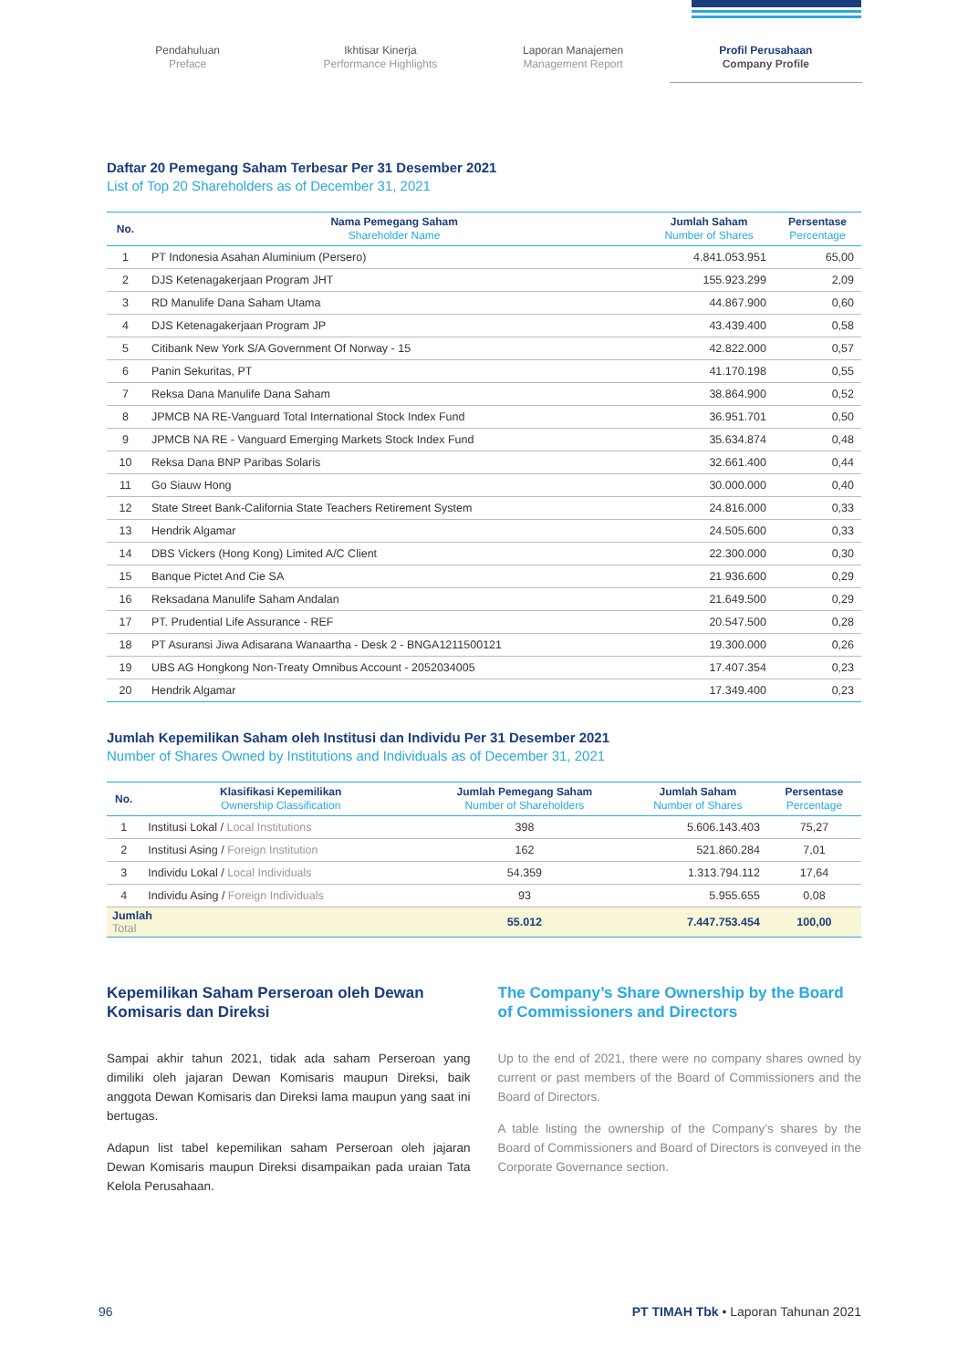Pendahuluan
Preface
Ikhtisar Kinerja
Performance Highlights
Laporan Manajemen
Management Report
Profil Perusahaan
Company Profile
Daftar 20 Pemegang Saham Terbesar Per 31 Desember 2021
List of Top 20 Shareholders as of December 31, 2021
| No. | Nama Pemegang Saham Shareholder Name | Jumlah Saham Number of Shares | Persentase Percentage |
| --- | --- | --- | --- |
| 1 | PT Indonesia Asahan Aluminium (Persero) | 4.841.053.951 | 65,00 |
| 2 | DJS Ketenagakerjaan Program JHT | 155.923.299 | 2,09 |
| 3 | RD Manulife Dana Saham Utama | 44.867.900 | 0,60 |
| 4 | DJS Ketenagakerjaan Program JP | 43.439.400 | 0,58 |
| 5 | Citibank New York S/A Government Of Norway - 15 | 42.822.000 | 0,57 |
| 6 | Panin Sekuritas, PT | 41.170.198 | 0,55 |
| 7 | Reksa Dana Manulife Dana Saham | 38.864.900 | 0,52 |
| 8 | JPMCB NA RE-Vanguard Total International Stock Index Fund | 36.951.701 | 0,50 |
| 9 | JPMCB NA RE - Vanguard Emerging Markets Stock Index Fund | 35.634.874 | 0,48 |
| 10 | Reksa Dana BNP Paribas Solaris | 32.661.400 | 0,44 |
| 11 | Go Siauw Hong | 30.000.000 | 0,40 |
| 12 | State Street Bank-California State Teachers Retirement System | 24.816.000 | 0,33 |
| 13 | Hendrik Algamar | 24.505.600 | 0,33 |
| 14 | DBS Vickers (Hong Kong) Limited A/C Client | 22.300.000 | 0,30 |
| 15 | Banque Pictet And Cie SA | 21.936.600 | 0,29 |
| 16 | Reksadana Manulife Saham Andalan | 21.649.500 | 0,29 |
| 17 | PT. Prudential Life Assurance - REF | 20.547.500 | 0,28 |
| 18 | PT Asuransi Jiwa Adisarana Wanaartha - Desk 2 - BNGA1211500121 | 19.300.000 | 0,26 |
| 19 | UBS AG Hongkong Non-Treaty Omnibus Account - 2052034005 | 17.407.354 | 0,23 |
| 20 | Hendrik Algamar | 17.349.400 | 0,23 |
Jumlah Kepemilikan Saham oleh Institusi dan Individu Per 31 Desember 2021
Number of Shares Owned by Institutions and Individuals as of December 31, 2021
| No. | Klasifikasi Kepemilikan Ownership Classification | Jumlah Pemegang Saham Number of Shareholders | Jumlah Saham Number of Shares | Persentase Percentage |
| --- | --- | --- | --- | --- |
| 1 | Institusi Lokal / Local Institutions | 398 | 5.606.143.403 | 75,27 |
| 2 | Institusi Asing / Foreign Institution | 162 | 521.860.284 | 7,01 |
| 3 | Individu Lokal / Local Individuals | 54.359 | 1.313.794.112 | 17,64 |
| 4 | Individu Asing / Foreign Individuals | 93 | 5.955.655 | 0,08 |
| Jumlah Total | | 55.012 | 7.447.753.454 | 100,00 |
Kepemilikan Saham Perseroan oleh Dewan Komisaris dan Direksi
Sampai akhir tahun 2021, tidak ada saham Perseroan yang dimiliki oleh jajaran Dewan Komisaris maupun Direksi, baik anggota Dewan Komisaris dan Direksi lama maupun yang saat ini bertugas.
Adapun list tabel kepemilikan saham Perseroan oleh jajaran Dewan Komisaris maupun Direksi disampaikan pada uraian Tata Kelola Perusahaan.
The Company’s Share Ownership by the Board of Commissioners and Directors
Up to the end of 2021, there were no company shares owned by current or past members of the Board of Commissioners and the Board of Directors.
A table listing the ownership of the Company’s shares by the Board of Commissioners and Board of Directors is conveyed in the Corporate Governance section.
96 PT TIMAH Tbk • Laporan Tahunan 2021